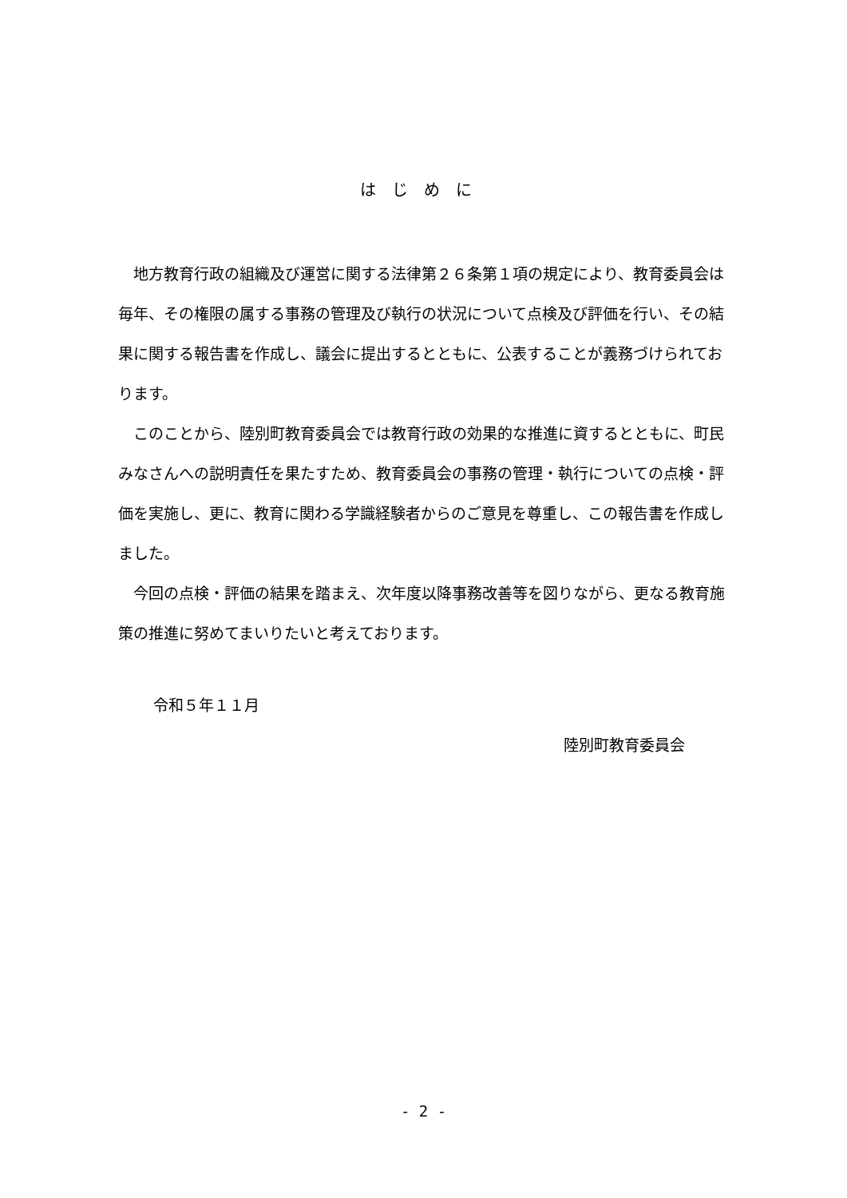はじめに
地方教育行政の組織及び運営に関する法律第２６条第１項の規定により、教育委員会は毎年、その権限の属する事務の管理及び執行の状況について点検及び評価を行い、その結果に関する報告書を作成し、議会に提出するとともに、公表することが義務づけられております。
このことから、陸別町教育委員会では教育行政の効果的な推進に資するとともに、町民みなさんへの説明責任を果たすため、教育委員会の事務の管理・執行についての点検・評価を実施し、更に、教育に関わる学識経験者からのご意見を尊重し、この報告書を作成しました。
今回の点検・評価の結果を踏まえ、次年度以降事務改善等を図りながら、更なる教育施策の推進に努めてまいりたいと考えております。
令和５年１１月
陸別町教育委員会
- 2 -